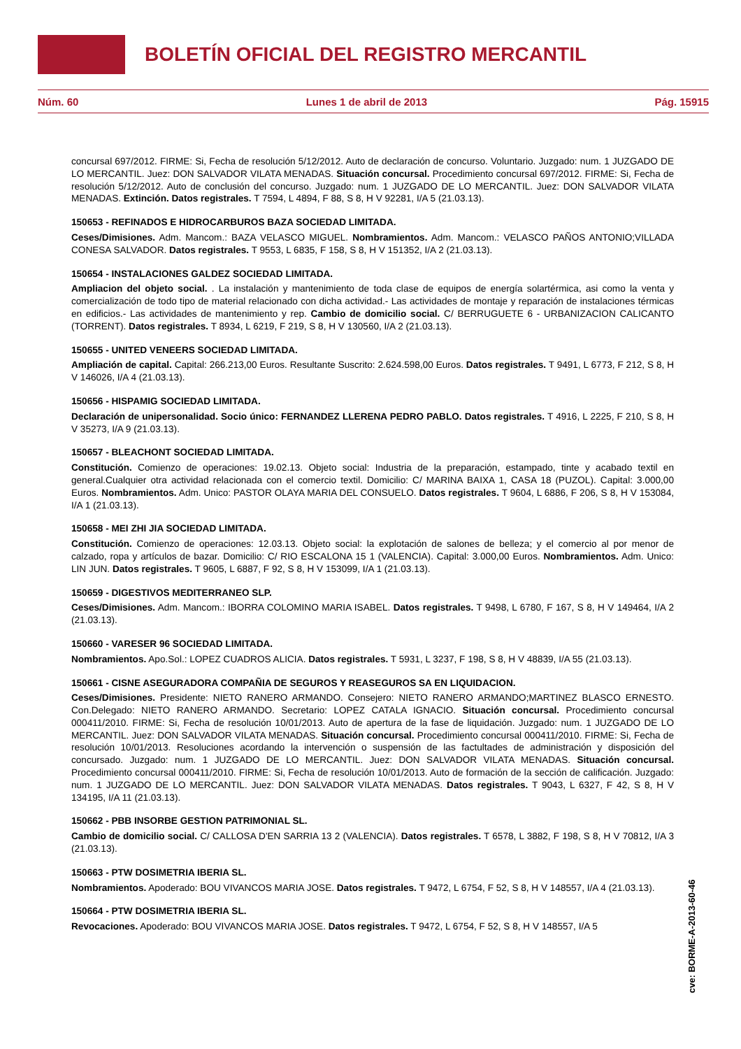BOLETÍN OFICIAL DEL REGISTRO MERCANTIL
Núm. 60 Lunes 1 de abril de 2013 Pág. 15915
concursal 697/2012. FIRME: Si, Fecha de resolución 5/12/2012. Auto de declaración de concurso. Voluntario. Juzgado: num. 1 JUZGADO DE LO MERCANTIL. Juez: DON SALVADOR VILATA MENADAS. Situación concursal. Procedimiento concursal 697/2012. FIRME: Si, Fecha de resolución 5/12/2012. Auto de conclusión del concurso. Juzgado: num. 1 JUZGADO DE LO MERCANTIL. Juez: DON SALVADOR VILATA MENADAS. Extinción. Datos registrales. T 7594, L 4894, F 88, S 8, H V 92281, I/A 5 (21.03.13).
150653 - REFINADOS E HIDROCARBUROS BAZA SOCIEDAD LIMITADA.
Ceses/Dimisiones. Adm. Mancom.: BAZA VELASCO MIGUEL. Nombramientos. Adm. Mancom.: VELASCO PAÑOS ANTONIO;VILLADA CONESA SALVADOR. Datos registrales. T 9553, L 6835, F 158, S 8, H V 151352, I/A 2 (21.03.13).
150654 - INSTALACIONES GALDEZ SOCIEDAD LIMITADA.
Ampliacion del objeto social. . La instalación y mantenimiento de toda clase de equipos de energía solartérmica, asi como la venta y comercialización de todo tipo de material relacionado con dicha actividad.- Las actividades de montaje y reparación de instalaciones térmicas en edificios.- Las actividades de mantenimiento y rep. Cambio de domicilio social. C/ BERRUGUETE 6 - URBANIZACION CALICANTO (TORRENT). Datos registrales. T 8934, L 6219, F 219, S 8, H V 130560, I/A 2 (21.03.13).
150655 - UNITED VENEERS SOCIEDAD LIMITADA.
Ampliación de capital. Capital: 266.213,00 Euros. Resultante Suscrito: 2.624.598,00 Euros. Datos registrales. T 9491, L 6773, F 212, S 8, H V 146026, I/A 4 (21.03.13).
150656 - HISPAMIG SOCIEDAD LIMITADA.
Declaración de unipersonalidad. Socio único: FERNANDEZ LLERENA PEDRO PABLO. Datos registrales. T 4916, L 2225, F 210, S 8, H V 35273, I/A 9 (21.03.13).
150657 - BLEACHONT SOCIEDAD LIMITADA.
Constitución. Comienzo de operaciones: 19.02.13. Objeto social: Industria de la preparación, estampado, tinte y acabado textil en general.Cualquier otra actividad relacionada con el comercio textil. Domicilio: C/ MARINA BAIXA 1, CASA 18 (PUZOL). Capital: 3.000,00 Euros. Nombramientos. Adm. Unico: PASTOR OLAYA MARIA DEL CONSUELO. Datos registrales. T 9604, L 6886, F 206, S 8, H V 153084, I/A 1 (21.03.13).
150658 - MEI ZHI JIA SOCIEDAD LIMITADA.
Constitución. Comienzo de operaciones: 12.03.13. Objeto social: la explotación de salones de belleza; y el comercio al por menor de calzado, ropa y artículos de bazar. Domicilio: C/ RIO ESCALONA 15 1 (VALENCIA). Capital: 3.000,00 Euros. Nombramientos. Adm. Unico: LIN JUN. Datos registrales. T 9605, L 6887, F 92, S 8, H V 153099, I/A 1 (21.03.13).
150659 - DIGESTIVOS MEDITERRANEO SLP.
Ceses/Dimisiones. Adm. Mancom.: IBORRA COLOMINO MARIA ISABEL. Datos registrales. T 9498, L 6780, F 167, S 8, H V 149464, I/A 2 (21.03.13).
150660 - VARESER 96 SOCIEDAD LIMITADA.
Nombramientos. Apo.Sol.: LOPEZ CUADROS ALICIA. Datos registrales. T 5931, L 3237, F 198, S 8, H V 48839, I/A 55 (21.03.13).
150661 - CISNE ASEGURADORA COMPAÑIA DE SEGUROS Y REASEGUROS SA EN LIQUIDACION.
Ceses/Dimisiones. Presidente: NIETO RANERO ARMANDO. Consejero: NIETO RANERO ARMANDO;MARTINEZ BLASCO ERNESTO. Con.Delegado: NIETO RANERO ARMANDO. Secretario: LOPEZ CATALA IGNACIO. Situación concursal. Procedimiento concursal 000411/2010. FIRME: Si, Fecha de resolución 10/01/2013. Auto de apertura de la fase de liquidación. Juzgado: num. 1 JUZGADO DE LO MERCANTIL. Juez: DON SALVADOR VILATA MENADAS. Situación concursal. Procedimiento concursal 000411/2010. FIRME: Si, Fecha de resolución 10/01/2013. Resoluciones acordando la intervención o suspensión de las factultades de administración y disposición del concursado. Juzgado: num. 1 JUZGADO DE LO MERCANTIL. Juez: DON SALVADOR VILATA MENADAS. Situación concursal. Procedimiento concursal 000411/2010. FIRME: Si, Fecha de resolución 10/01/2013. Auto de formación de la sección de calificación. Juzgado: num. 1 JUZGADO DE LO MERCANTIL. Juez: DON SALVADOR VILATA MENADAS. Datos registrales. T 9043, L 6327, F 42, S 8, H V 134195, I/A 11 (21.03.13).
150662 - PBB INSORBE GESTION PATRIMONIAL SL.
Cambio de domicilio social. C/ CALLOSA D'EN SARRIA 13 2 (VALENCIA). Datos registrales. T 6578, L 3882, F 198, S 8, H V 70812, I/A 3 (21.03.13).
150663 - PTW DOSIMETRIA IBERIA SL.
Nombramientos. Apoderado: BOU VIVANCOS MARIA JOSE. Datos registrales. T 9472, L 6754, F 52, S 8, H V 148557, I/A 4 (21.03.13).
150664 - PTW DOSIMETRIA IBERIA SL.
Revocaciones. Apoderado: BOU VIVANCOS MARIA JOSE. Datos registrales. T 9472, L 6754, F 52, S 8, H V 148557, I/A 5
cve: BORME-A-2013-60-46